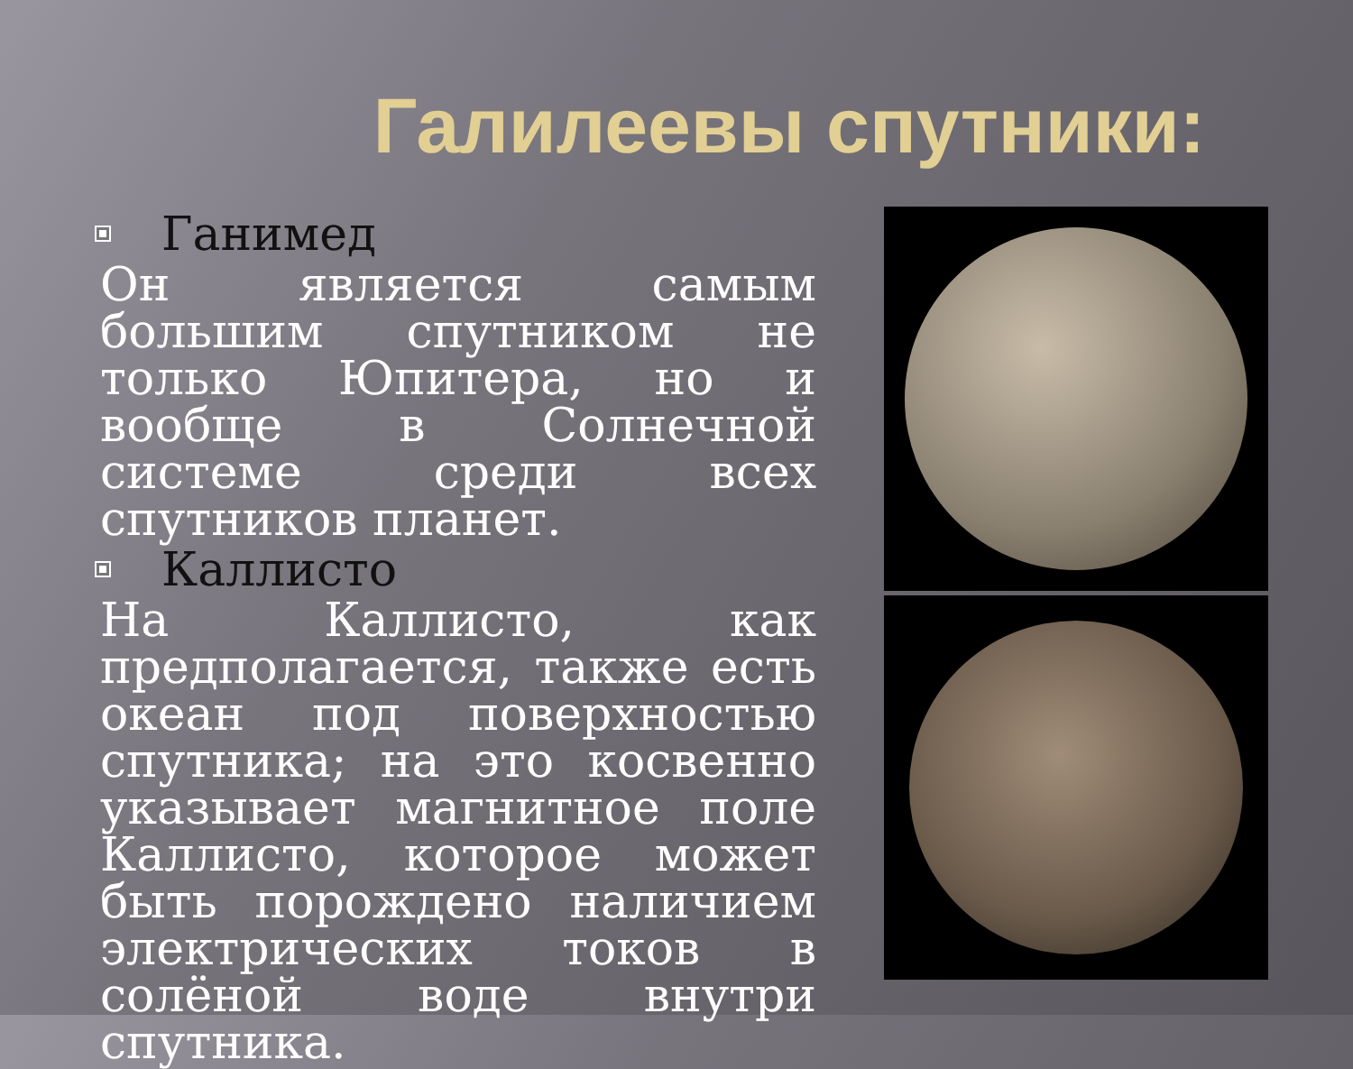Галилеевы спутники:
Ганимед
Он является самым большим спутником не только Юпитера, но и вообще в Солнечной системе среди всех спутников планет.
Каллисто
На Каллисто, как предполагается, также есть океан под поверхностью спутника; на это косвенно указывает магнитное поле Каллисто, которое может быть порождено наличием электрических токов в солёной воде внутри спутника.